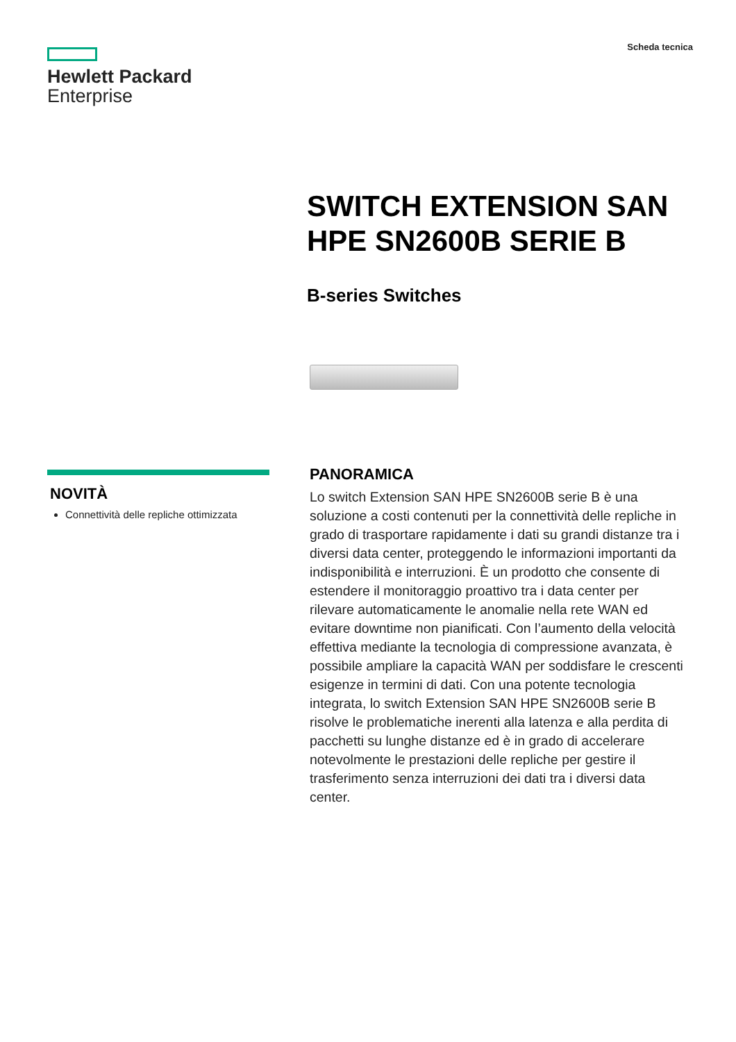Hewlett Packard
Enterprise
Scheda tecnica
SWITCH EXTENSION SAN HPE SN2600B SERIE B
B-series Switches
NOVITÀ
Connettività delle repliche ottimizzata
PANORAMICA
Lo switch Extension SAN HPE SN2600B serie B è una soluzione a costi contenuti per la connettività delle repliche in grado di trasportare rapidamente i dati su grandi distanze tra i diversi data center, proteggendo le informazioni importanti da indisponibilità e interruzioni. È un prodotto che consente di estendere il monitoraggio proattivo tra i data center per rilevare automaticamente le anomalie nella rete WAN ed evitare downtime non pianificati. Con l’aumento della velocità effettiva mediante la tecnologia di compressione avanzata, è possibile ampliare la capacità WAN per soddisfare le crescenti esigenze in termini di dati. Con una potente tecnologia integrata, lo switch Extension SAN HPE SN2600B serie B risolve le problematiche inerenti alla latenza e alla perdita di pacchetti su lunghe distanze ed è in grado di accelerare notevolmente le prestazioni delle repliche per gestire il trasferimento senza interruzioni dei dati tra i diversi data center.